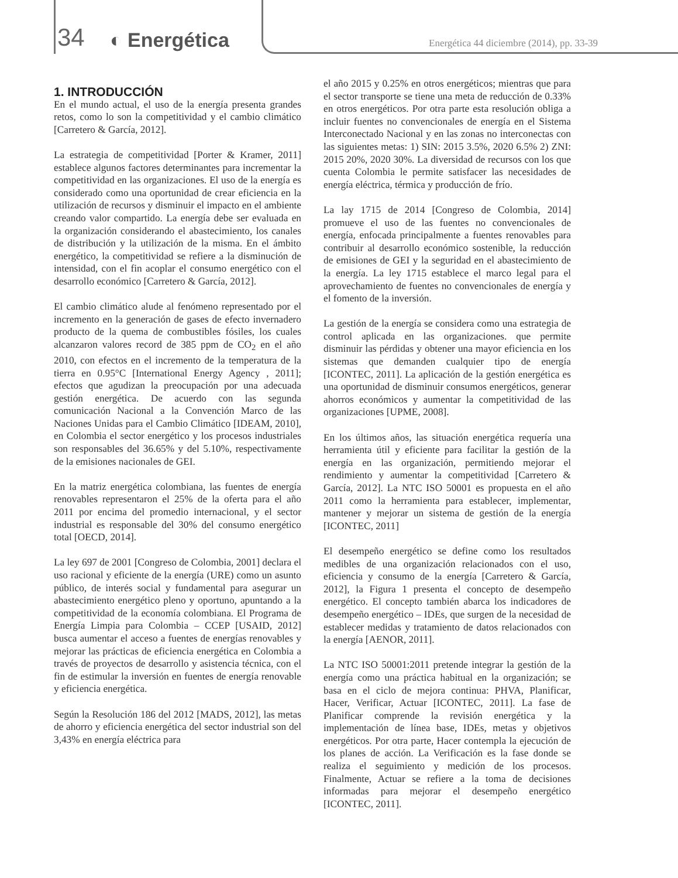34
◐ Energética
Energética 44 diciembre (2014), pp. 33-39
1. INTRODUCCIÓN
En el mundo actual, el uso de la energía presenta grandes retos, como lo son la competitividad y el cambio climático [Carretero & García, 2012].
La estrategia de competitividad [Porter & Kramer, 2011] establece algunos factores determinantes para incrementar la competitividad en las organizaciones. El uso de la energía es considerado como una oportunidad de crear eficiencia en la utilización de recursos y disminuir el impacto en el ambiente creando valor compartido. La energía debe ser evaluada en la organización considerando el abastecimiento, los canales de distribución y la utilización de la misma. En el ámbito energético, la competitividad se refiere a la disminución de intensidad, con el fin acoplar el consumo energético con el desarrollo económico [Carretero & García, 2012].
El cambio climático alude al fenómeno representado por el incremento en la generación de gases de efecto invernadero producto de la quema de combustibles fósiles, los cuales alcanzaron valores record de 385 ppm de CO<sub>2</sub> en el año 2010, con efectos en el incremento de la temperatura de la tierra en 0.95°C [International Energy Agency , 2011]; efectos que agudizan la preocupación por una adecuada gestión energética. De acuerdo con las segunda comunicación Nacional a la Convención Marco de las Naciones Unidas para el Cambio Climático [IDEAM, 2010], en Colombia el sector energético y los procesos industriales son responsables del 36.65% y del 5.10%, respectivamente de la emisiones nacionales de GEI.
En la matriz energética colombiana, las fuentes de energía renovables representaron el 25% de la oferta para el año 2011 por encima del promedio internacional, y el sector industrial es responsable del 30% del consumo energético total [OECD, 2014].
La ley 697 de 2001 [Congreso de Colombia, 2001] declara el uso racional y eficiente de la energía (URE) como un asunto público, de interés social y fundamental para asegurar un abastecimiento energético pleno y oportuno, apuntando a la competitividad de la economía colombiana. El Programa de Energía Limpia para Colombia – CCEP [USAID, 2012] busca aumentar el acceso a fuentes de energías renovables y mejorar las prácticas de eficiencia energética en Colombia a través de proyectos de desarrollo y asistencia técnica, con el fin de estimular la inversión en fuentes de energía renovable y eficiencia energética.
Según la Resolución 186 del 2012 [MADS, 2012], las metas de ahorro y eficiencia energética del sector industrial son del 3,43% en energía eléctrica para
el año 2015 y 0.25% en otros energéticos; mientras que para el sector transporte se tiene una meta de reducción de 0.33% en otros energéticos. Por otra parte esta resolución obliga a incluir fuentes no convencionales de energía en el Sistema Interconectado Nacional y en las zonas no interconectas con las siguientes metas: 1) SIN: 2015 3.5%, 2020 6.5% 2) ZNI: 2015 20%, 2020 30%. La diversidad de recursos con los que cuenta Colombia le permite satisfacer las necesidades de energía eléctrica, térmica y producción de frío.
La lay 1715 de 2014 [Congreso de Colombia, 2014] promueve el uso de las fuentes no convencionales de energía, enfocada principalmente a fuentes renovables para contribuir al desarrollo económico sostenible, la reducción de emisiones de GEI y la seguridad en el abastecimiento de la energía. La ley 1715 establece el marco legal para el aprovechamiento de fuentes no convencionales de energía y el fomento de la inversión.
La gestión de la energía se considera como una estrategia de control aplicada en las organizaciones. que permite disminuir las pérdidas y obtener una mayor eficiencia en los sistemas que demanden cualquier tipo de energía [ICONTEC, 2011]. La aplicación de la gestión energética es una oportunidad de disminuir consumos energéticos, generar ahorros económicos y aumentar la competitividad de las organizaciones [UPME, 2008].
En los últimos años, las situación energética requería una herramienta útil y eficiente para facilitar la gestión de la energía en las organización, permitiendo mejorar el rendimiento y aumentar la competitividad [Carretero & García, 2012]. La NTC ISO 50001 es propuesta en el año 2011 como la herramienta para establecer, implementar, mantener y mejorar un sistema de gestión de la energía [ICONTEC, 2011]
El desempeño energético se define como los resultados medibles de una organización relacionados con el uso, eficiencia y consumo de la energía [Carretero & García, 2012], la Figura 1 presenta el concepto de desempeño energético. El concepto también abarca los indicadores de desempeño energético – IDEs, que surgen de la necesidad de establecer medidas y tratamiento de datos relacionados con la energía [AENOR, 2011].
La NTC ISO 50001:2011 pretende integrar la gestión de la energía como una práctica habitual en la organización; se basa en el ciclo de mejora continua: PHVA, Planificar, Hacer, Verificar, Actuar [ICONTEC, 2011]. La fase de Planificar comprende la revisión energética y la implementación de línea base, IDEs, metas y objetivos energéticos. Por otra parte, Hacer contempla la ejecución de los planes de acción. La Verificación es la fase donde se realiza el seguimiento y medición de los procesos. Finalmente, Actuar se refiere a la toma de decisiones informadas para mejorar el desempeño energético [ICONTEC, 2011].